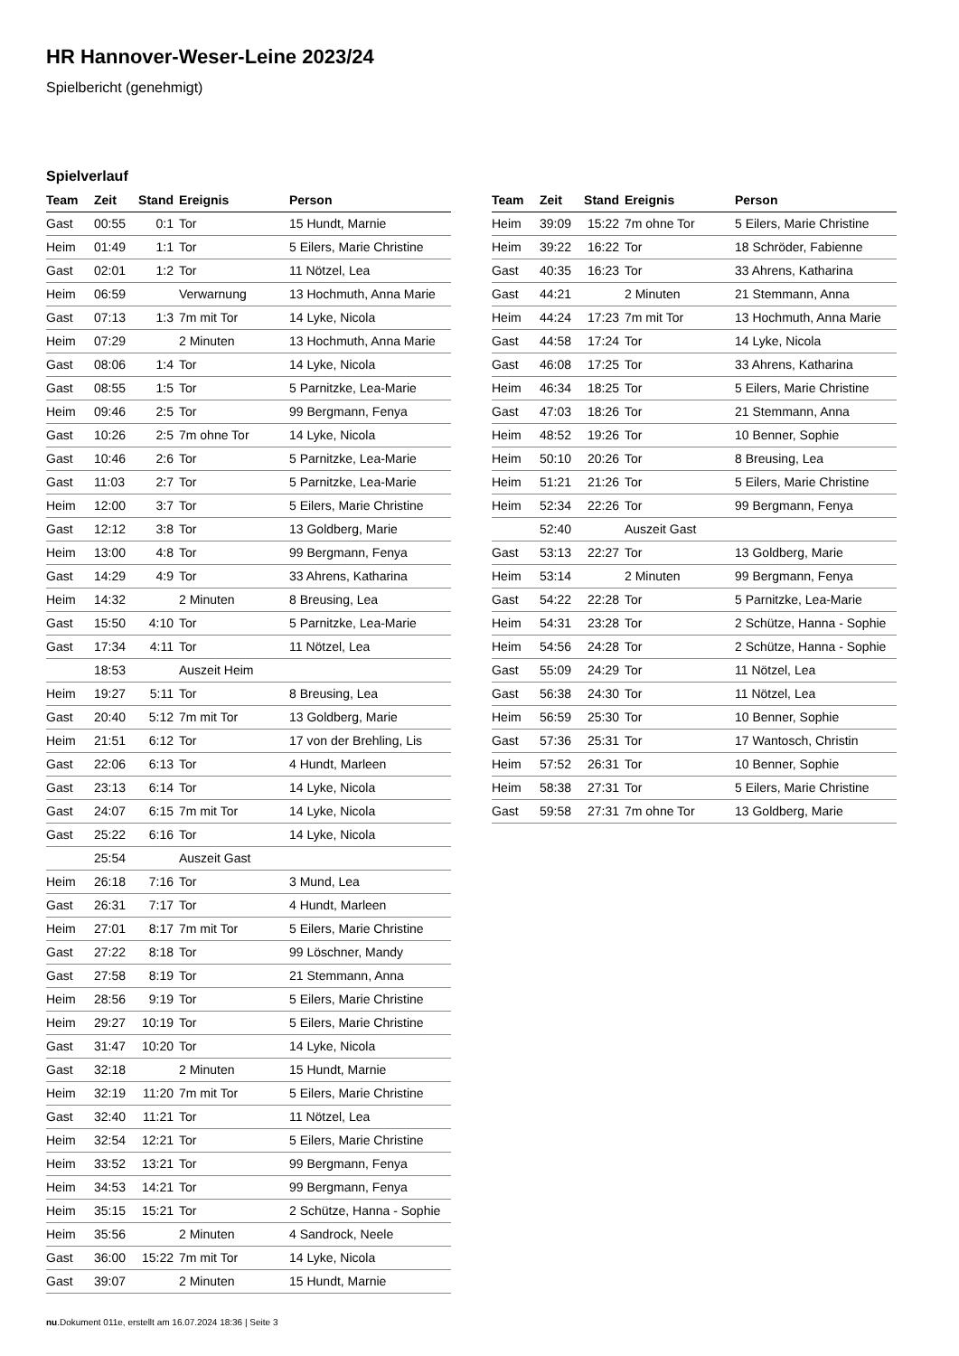HR Hannover-Weser-Leine 2023/24
Spielbericht (genehmigt)
Spielverlauf
| Team | Zeit | Stand | Ereignis | Person |
| --- | --- | --- | --- | --- |
| Gast | 00:55 | 0:1 | Tor | 15 Hundt, Marnie |
| Heim | 01:49 | 1:1 | Tor | 5 Eilers, Marie Christine |
| Gast | 02:01 | 1:2 | Tor | 11 Nötzel, Lea |
| Heim | 06:59 | | Verwarnung | 13 Hochmuth, Anna Marie |
| Gast | 07:13 | 1:3 | 7m mit Tor | 14 Lyke, Nicola |
| Heim | 07:29 | | 2 Minuten | 13 Hochmuth, Anna Marie |
| Gast | 08:06 | 1:4 | Tor | 14 Lyke, Nicola |
| Gast | 08:55 | 1:5 | Tor | 5 Parnitzke, Lea-Marie |
| Heim | 09:46 | 2:5 | Tor | 99 Bergmann, Fenya |
| Gast | 10:26 | 2:5 | 7m ohne Tor | 14 Lyke, Nicola |
| Gast | 10:46 | 2:6 | Tor | 5 Parnitzke, Lea-Marie |
| Gast | 11:03 | 2:7 | Tor | 5 Parnitzke, Lea-Marie |
| Heim | 12:00 | 3:7 | Tor | 5 Eilers, Marie Christine |
| Gast | 12:12 | 3:8 | Tor | 13 Goldberg, Marie |
| Heim | 13:00 | 4:8 | Tor | 99 Bergmann, Fenya |
| Gast | 14:29 | 4:9 | Tor | 33 Ahrens, Katharina |
| Heim | 14:32 | | 2 Minuten | 8 Breusing, Lea |
| Gast | 15:50 | 4:10 | Tor | 5 Parnitzke, Lea-Marie |
| Gast | 17:34 | 4:11 | Tor | 11 Nötzel, Lea |
| | 18:53 | | Auszeit Heim | |
| Heim | 19:27 | 5:11 | Tor | 8 Breusing, Lea |
| Gast | 20:40 | 5:12 | 7m mit Tor | 13 Goldberg, Marie |
| Heim | 21:51 | 6:12 | Tor | 17 von der Brehling, Lis |
| Gast | 22:06 | 6:13 | Tor | 4 Hundt, Marleen |
| Gast | 23:13 | 6:14 | Tor | 14 Lyke, Nicola |
| Gast | 24:07 | 6:15 | 7m mit Tor | 14 Lyke, Nicola |
| Gast | 25:22 | 6:16 | Tor | 14 Lyke, Nicola |
| | 25:54 | | Auszeit Gast | |
| Heim | 26:18 | 7:16 | Tor | 3 Mund, Lea |
| Gast | 26:31 | 7:17 | Tor | 4 Hundt, Marleen |
| Heim | 27:01 | 8:17 | 7m mit Tor | 5 Eilers, Marie Christine |
| Gast | 27:22 | 8:18 | Tor | 99 Löschner, Mandy |
| Gast | 27:58 | 8:19 | Tor | 21 Stemmann, Anna |
| Heim | 28:56 | 9:19 | Tor | 5 Eilers, Marie Christine |
| Heim | 29:27 | 10:19 | Tor | 5 Eilers, Marie Christine |
| Gast | 31:47 | 10:20 | Tor | 14 Lyke, Nicola |
| Gast | 32:18 | | 2 Minuten | 15 Hundt, Marnie |
| Heim | 32:19 | 11:20 | 7m mit Tor | 5 Eilers, Marie Christine |
| Gast | 32:40 | 11:21 | Tor | 11 Nötzel, Lea |
| Heim | 32:54 | 12:21 | Tor | 5 Eilers, Marie Christine |
| Heim | 33:52 | 13:21 | Tor | 99 Bergmann, Fenya |
| Heim | 34:53 | 14:21 | Tor | 99 Bergmann, Fenya |
| Heim | 35:15 | 15:21 | Tor | 2 Schütze, Hanna - Sophie |
| Heim | 35:56 | | 2 Minuten | 4 Sandrock, Neele |
| Gast | 36:00 | 15:22 | 7m mit Tor | 14 Lyke, Nicola |
| Gast | 39:07 | | 2 Minuten | 15 Hundt, Marnie |
| Team | Zeit | Stand | Ereignis | Person |
| --- | --- | --- | --- | --- |
| Heim | 39:09 | 15:22 | 7m ohne Tor | 5 Eilers, Marie Christine |
| Heim | 39:22 | 16:22 | Tor | 18 Schröder, Fabienne |
| Gast | 40:35 | 16:23 | Tor | 33 Ahrens, Katharina |
| Gast | 44:21 | | 2 Minuten | 21 Stemmann, Anna |
| Heim | 44:24 | 17:23 | 7m mit Tor | 13 Hochmuth, Anna Marie |
| Gast | 44:58 | 17:24 | Tor | 14 Lyke, Nicola |
| Gast | 46:08 | 17:25 | Tor | 33 Ahrens, Katharina |
| Heim | 46:34 | 18:25 | Tor | 5 Eilers, Marie Christine |
| Gast | 47:03 | 18:26 | Tor | 21 Stemmann, Anna |
| Heim | 48:52 | 19:26 | Tor | 10 Benner, Sophie |
| Heim | 50:10 | 20:26 | Tor | 8 Breusing, Lea |
| Heim | 51:21 | 21:26 | Tor | 5 Eilers, Marie Christine |
| Heim | 52:34 | 22:26 | Tor | 99 Bergmann, Fenya |
| | 52:40 | | Auszeit Gast | |
| Gast | 53:13 | 22:27 | Tor | 13 Goldberg, Marie |
| Heim | 53:14 | | 2 Minuten | 99 Bergmann, Fenya |
| Gast | 54:22 | 22:28 | Tor | 5 Parnitzke, Lea-Marie |
| Heim | 54:31 | 23:28 | Tor | 2 Schütze, Hanna - Sophie |
| Heim | 54:56 | 24:28 | Tor | 2 Schütze, Hanna - Sophie |
| Gast | 55:09 | 24:29 | Tor | 11 Nötzel, Lea |
| Gast | 56:38 | 24:30 | Tor | 11 Nötzel, Lea |
| Heim | 56:59 | 25:30 | Tor | 10 Benner, Sophie |
| Gast | 57:36 | 25:31 | Tor | 17 Wantosch, Christin |
| Heim | 57:52 | 26:31 | Tor | 10 Benner, Sophie |
| Heim | 58:38 | 27:31 | Tor | 5 Eilers, Marie Christine |
| Gast | 59:58 | 27:31 | 7m ohne Tor | 13 Goldberg, Marie |
nu.Dokument 011e, erstellt am 16.07.2024 18:36 | Seite 3